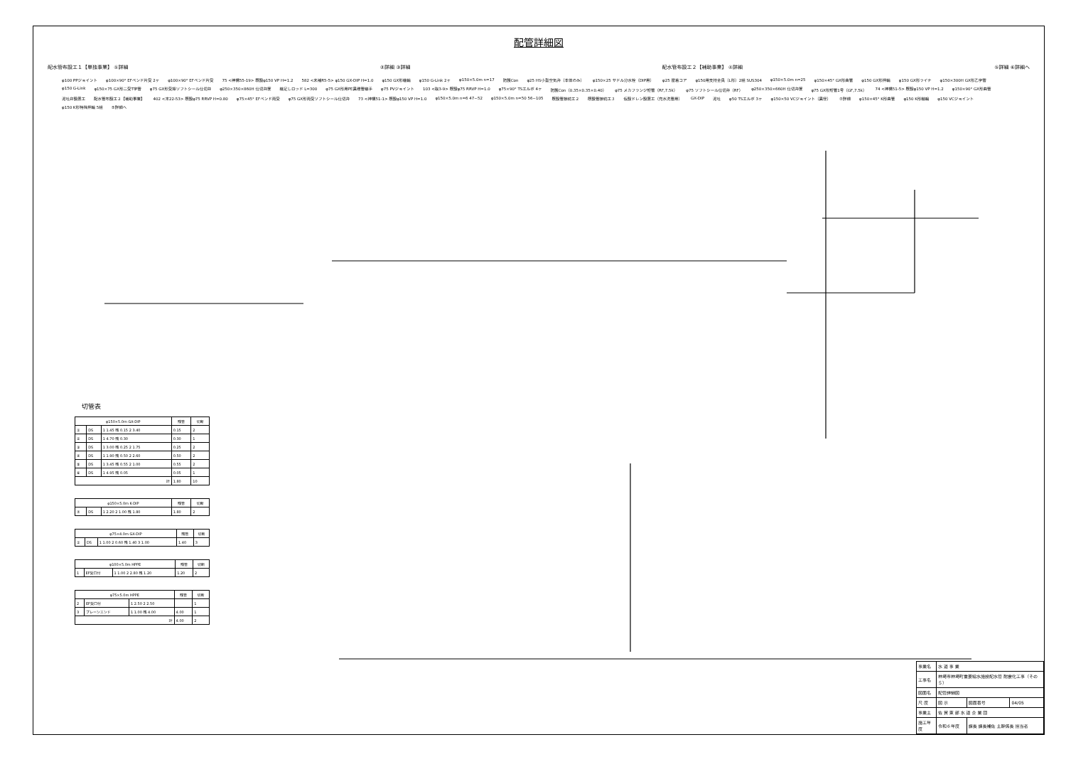配管詳細図
配水管布設工１【単独事業】 ①詳細 ②詳細 ③詳細 配水管布設工２【補助事業】 ④詳細 ⑤詳細 ⑥詳細へ
φ100 PPジョイント φ100×90° EFベンド片受 2ヶ φ100×90° EFベンド片受 75 <神構55-19> 既設φ150 VP H=1.2 582 <未補R5-5> φ150 GX-DIP H=1.0 φ150 GX形継輪 φ150 G-Link 2ヶ φ150×5.0m n=17 防護Con φ25 HS小型空気弁（本体のみ） φ150×25 サドル分水栓（DIP用） φ25 密着コア φ150用支持金具（L形）2組 SUS304 φ150×5.0m n=25 φ150×45° GX形曲管 φ150 GX形押輪 φ150 GX形ライナ φ150×300H GX形乙字管 φ150 G-Link φ150×75 GX形二受T字管 φ75 GX形受挿ソフトシール仕切弁 φ250×350×860H 仕切弁筐 継足しロッド L=300 φ75 GX形用PE異種管継手 φ75 PVジョイント 103 <取3-9> 既設φ75 RRVP H=1.0 φ75×90° TSエルボ 4ヶ 防護Con（0.35×0.35×0.40） φ75 メカフランジ短管（RF,7.5k） φ75 ソフトシール仕切弁（RF） φ250×350×660H 仕切弁筐 φ75 GX形短管1号（GF,7.5k） 74 <神構51-5> 既設φ150 VP H=1.2 φ150×90° GX形曲管 泥吐弁設置工 配水管布設工２【補助事業】 402 <末22-53> 既設φ75 RRVP H=0.80 φ75×45° EFベンド両受 φ75 GX形両受ソフトシール仕切弁 73 <神構51-1> 既設φ150 VP H=1.0 φ150×5.0m n=6 47~52 φ150×5.0m n=50 56~105 既設管接続工２ 既設管接続工３ 仮設ドレン設置工（充水洗管用） GX-DIP 泥吐 φ50 TSエルボ 3ヶ φ150×50 VCジョイント（異径） ⑦詳細 φ150×45° K形曲管 φ150 K形継輪 φ150 VCジョイント φ150 K形特殊押輪 5組 ⑤詳細へ
切管表
| φ150×5.0m GX-DIP | | | 残管 | 切断 |
| --- | --- | --- | --- | --- |
| ① | DS | 1 1.45 残 0.15 2 3.40 | 0.15 | 2 |
| ② | DS | 1 4.70 残 0.30 | 0.30 | 1 |
| ③ | DS | 1 3.00 残 0.25 2 1.75 | 0.25 | 2 |
| ④ | DS | 1 1.90 残 0.50 2 2.60 | 0.50 | 2 |
| ⑤ | DS | 1 3.45 残 0.55 2 1.00 | 0.55 | 2 |
| ⑥ | DS | 1 4.95 残 0.05 | 0.05 | 1 |
| 計 | | | 1.80 | 10 |
| φ150×5.0m K-DIP | | | 残管 | 切断 |
| --- | --- | --- | --- | --- |
| ⑦ | DS | 1 2.20 2 1.00 残 1.80 | 1.80 | 2 |
| φ75×4.0m GX-DIP | | | 残管 | 切断 |
| --- | --- | --- | --- | --- |
| ① | DS | 1 1.00 2 0.60 残 1.40 3 1.00 | 1.40 | 3 |
| φ100×5.0m HPPE | | | 残管 | 切断 |
| --- | --- | --- | --- | --- |
| 1 | EF受口付 | 1 1.00 2 2.80 残 1.20 | 1.20 | 2 |
| φ75×5.0m HPPE | | | 残管 | 切断 |
| --- | --- | --- | --- | --- |
| 2 | EF受口付 | 1 2.50 2 2.50 | | 1 |
| 3 | プレーンエンド | 1 1.00 残 4.00 | 4.00 | 1 |
| 計 | | | 4.00 | 2 |
| 事業名 | 水 道 事 業 | | |
| 工事名 | 神埼市神埼町重要給水施設配水管 耐震化工事（その５） | | |
| 図面名 | 配管詳細図 | | |
| 尺 度 | 図 示 | 図面番号 | 04/05 |
| 事業主 | 佐 賀 東 部 水 道 企 業 団 | | |
| 施工年度 | 令和６年度 | 課長 課長補佐 主幹係長 担当者 | |